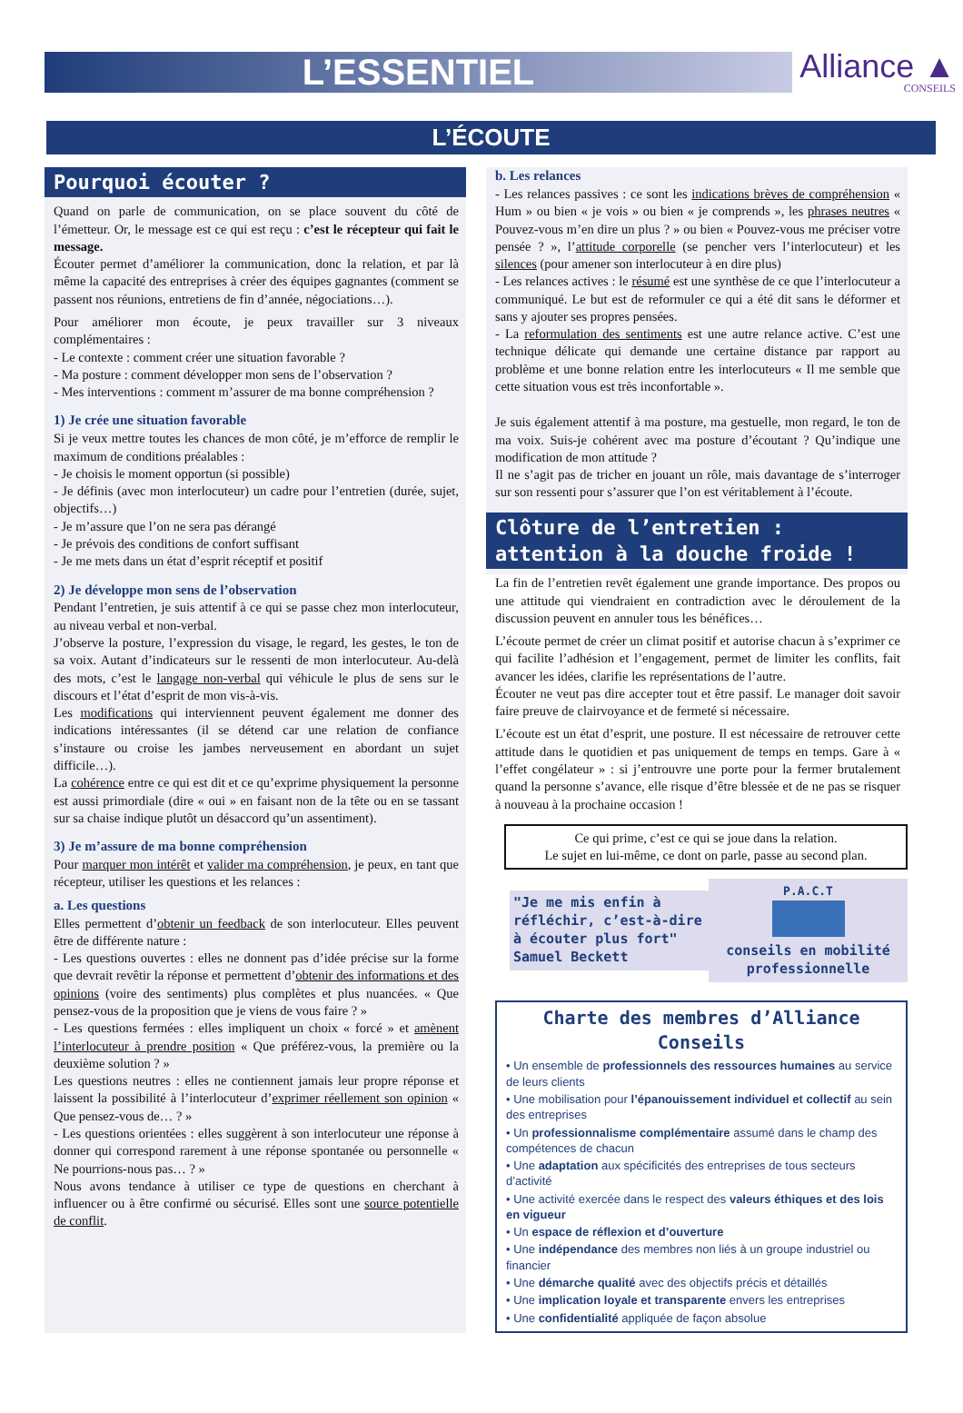L’ESSENTIEL
Alliance ▲
CONSEILS
L’ÉCOUTE
Pourquoi écouter ?
Quand on parle de communication, on se place souvent du côté de l’émetteur. Or, le message est ce qui est reçu : c’est le récepteur qui fait le message.
Écouter permet d’améliorer la communication, donc la relation, et par là même la capacité des entreprises à créer des équipes gagnantes (comment se passent nos réunions, entretiens de fin d’année, négociations…).
Pour améliorer mon écoute, je peux travailler sur 3 niveaux complémentaires :
- Le contexte : comment créer une situation favorable ?
- Ma posture : comment développer mon sens de l’observation ?
- Mes interventions : comment m’assurer de ma bonne compréhension ?
1) Je crée une situation favorable
Si je veux mettre toutes les chances de mon côté, je m’efforce de remplir le maximum de conditions préalables :
- Je choisis le moment opportun (si possible)
- Je définis (avec mon interlocuteur) un cadre pour l’entretien (durée, sujet, objectifs…)
- Je m’assure que l’on ne sera pas dérangé
- Je prévois des conditions de confort suffisant
- Je me mets dans un état d’esprit réceptif et positif
2) Je développe mon sens de l’observation
Pendant l’entretien, je suis attentif à ce qui se passe chez mon interlocuteur, au niveau verbal et non-verbal.
J’observe la posture, l’expression du visage, le regard, les gestes, le ton de sa voix. Autant d’indicateurs sur le ressenti de mon interlocuteur. Au-delà des mots, c’est le langage non-verbal qui véhicule le plus de sens sur le discours et l’état d’esprit de mon vis-à-vis.
Les modifications qui interviennent peuvent également me donner des indications intéressantes (il se détend car une relation de confiance s’instaure ou croise les jambes nerveusement en abordant un sujet difficile…).
La cohérence entre ce qui est dit et ce qu’exprime physiquement la personne est aussi primordiale (dire « oui » en faisant non de la tête ou en se tassant sur sa chaise indique plutôt un désaccord qu’un assentiment).
3) Je m’assure de ma bonne compréhension
Pour marquer mon intérêt et valider ma compréhension, je peux, en tant que récepteur, utiliser les questions et les relances :
a. Les questions
Elles permettent d’obtenir un feedback de son interlocuteur. Elles peuvent être de différente nature :
- Les questions ouvertes : elles ne donnent pas d’idée précise sur la forme que devrait revêtir la réponse et permettent d’obtenir des informations et des opinions (voire des sentiments) plus complètes et plus nuancées. « Que pensez-vous de la proposition que je viens de vous faire ? »
- Les questions fermées : elles impliquent un choix « forcé » et amènent l’interlocuteur à prendre position « Que préférez-vous, la première ou la deuxième solution ? »
Les questions neutres : elles ne contiennent jamais leur propre réponse et laissent la possibilité à l’interlocuteur d’exprimer réellement son opinion « Que pensez-vous de… ? »
- Les questions orientées : elles suggèrent à son interlocuteur une réponse à donner qui correspond rarement à une réponse spontanée ou personnelle « Ne pourrions-nous pas… ? »
Nous avons tendance à utiliser ce type de questions en cherchant à influencer ou à être confirmé ou sécurisé. Elles sont une source potentielle de conflit.
b. Les relances
- Les relances passives : ce sont les indications brèves de compréhension « Hum » ou bien « je vois » ou bien « je comprends », les phrases neutres « Pouvez-vous m’en dire un plus ? » ou bien « Pouvez-vous me préciser votre pensée ? », l’attitude corporelle (se pencher vers l’interlocuteur) et les silences (pour amener son interlocuteur à en dire plus)
- Les relances actives : le résumé est une synthèse de ce que l’interlocuteur a communiqué. Le but est de reformuler ce qui a été dit sans le déformer et sans y ajouter ses propres pensées.
- La reformulation des sentiments est une autre relance active. C’est une technique délicate qui demande une certaine distance par rapport au problème et une bonne relation entre les interlocuteurs « Il me semble que cette situation vous est très inconfortable ».
Je suis également attentif à ma posture, ma gestuelle, mon regard, le ton de ma voix. Suis-je cohérent avec ma posture d’écoutant ? Qu’indique une modification de mon attitude ?
Il ne s’agit pas de tricher en jouant un rôle, mais davantage de s’interroger sur son ressenti pour s’assurer que l’on est véritablement à l’écoute.
Clôture de l’entretien : attention à la douche froide !
La fin de l’entretien revêt également une grande importance. Des propos ou une attitude qui viendraient en contradiction avec le déroulement de la discussion peuvent en annuler tous les bénéfices…
L’écoute permet de créer un climat positif et autorise chacun à s’exprimer ce qui facilite l’adhésion et l’engagement, permet de limiter les conflits, fait avancer les idées, clarifie les représentations de l’autre.
Écouter ne veut pas dire accepter tout et être passif. Le manager doit savoir faire preuve de clairvoyance et de fermeté si nécessaire.
L’écoute est un état d’esprit, une posture. Il est nécessaire de retrouver cette attitude dans le quotidien et pas uniquement de temps en temps. Gare à « l’effet congélateur » : si j’entrouvre une porte pour la fermer brutalement quand la personne s’avance, elle risque d’être blessée et de ne pas se risquer à nouveau à la prochaine occasion !
Ce qui prime, c’est ce qui se joue dans la relation.
Le sujet en lui-même, ce dont on parle, passe au second plan.
"Je me mis enfin à réfléchir, c’est-à-dire à écouter plus fort" Samuel Beckett
P.A.C.T
conseils en mobilité professionnelle
Charte des membres d’Alliance Conseils
• Un ensemble de professionnels des ressources humaines au service de leurs clients
• Une mobilisation pour l’épanouissement individuel et collectif au sein des entreprises
• Un professionnalisme complémentaire assumé dans le champ des compétences de chacun
• Une adaptation aux spécificités des entreprises de tous secteurs d’activité
• Une activité exercée dans le respect des valeurs éthiques et des lois en vigueur
• Un espace de réflexion et d’ouverture
• Une indépendance des membres non liés à un groupe industriel ou financier
• Une démarche qualité avec des objectifs précis et détaillés
• Une implication loyale et transparente envers les entreprises
• Une confidentialité appliquée de façon absolue